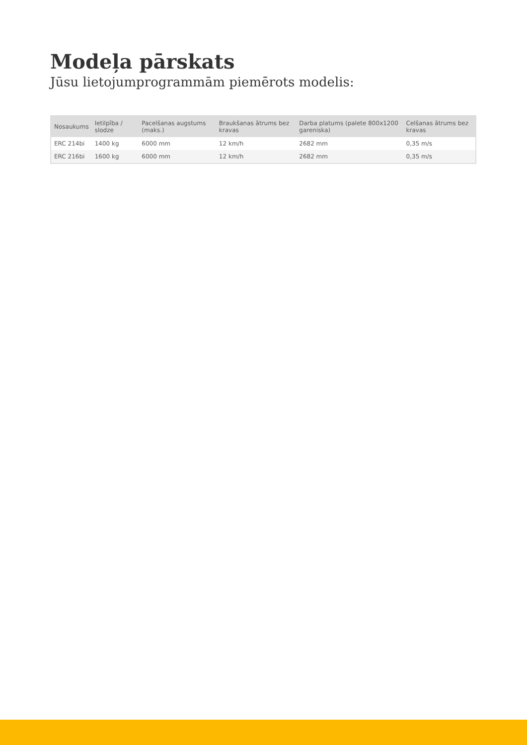Modeļa pārskats
Jūsu lietojumprogrammām piemērots modelis:
| Nosaukums | Ietilpība / slodze | Pacelšanas augstums (maks.) | Braukšanas ātrums bez kravas | Darba platums (palete 800x1200 gareniska) | Celšanas ātrums bez kravas |
| --- | --- | --- | --- | --- | --- |
| ERC 214bi | 1400 kg | 6000 mm | 12 km/h | 2682 mm | 0,35 m/s |
| ERC 216bi | 1600 kg | 6000 mm | 12 km/h | 2682 mm | 0,35 m/s |